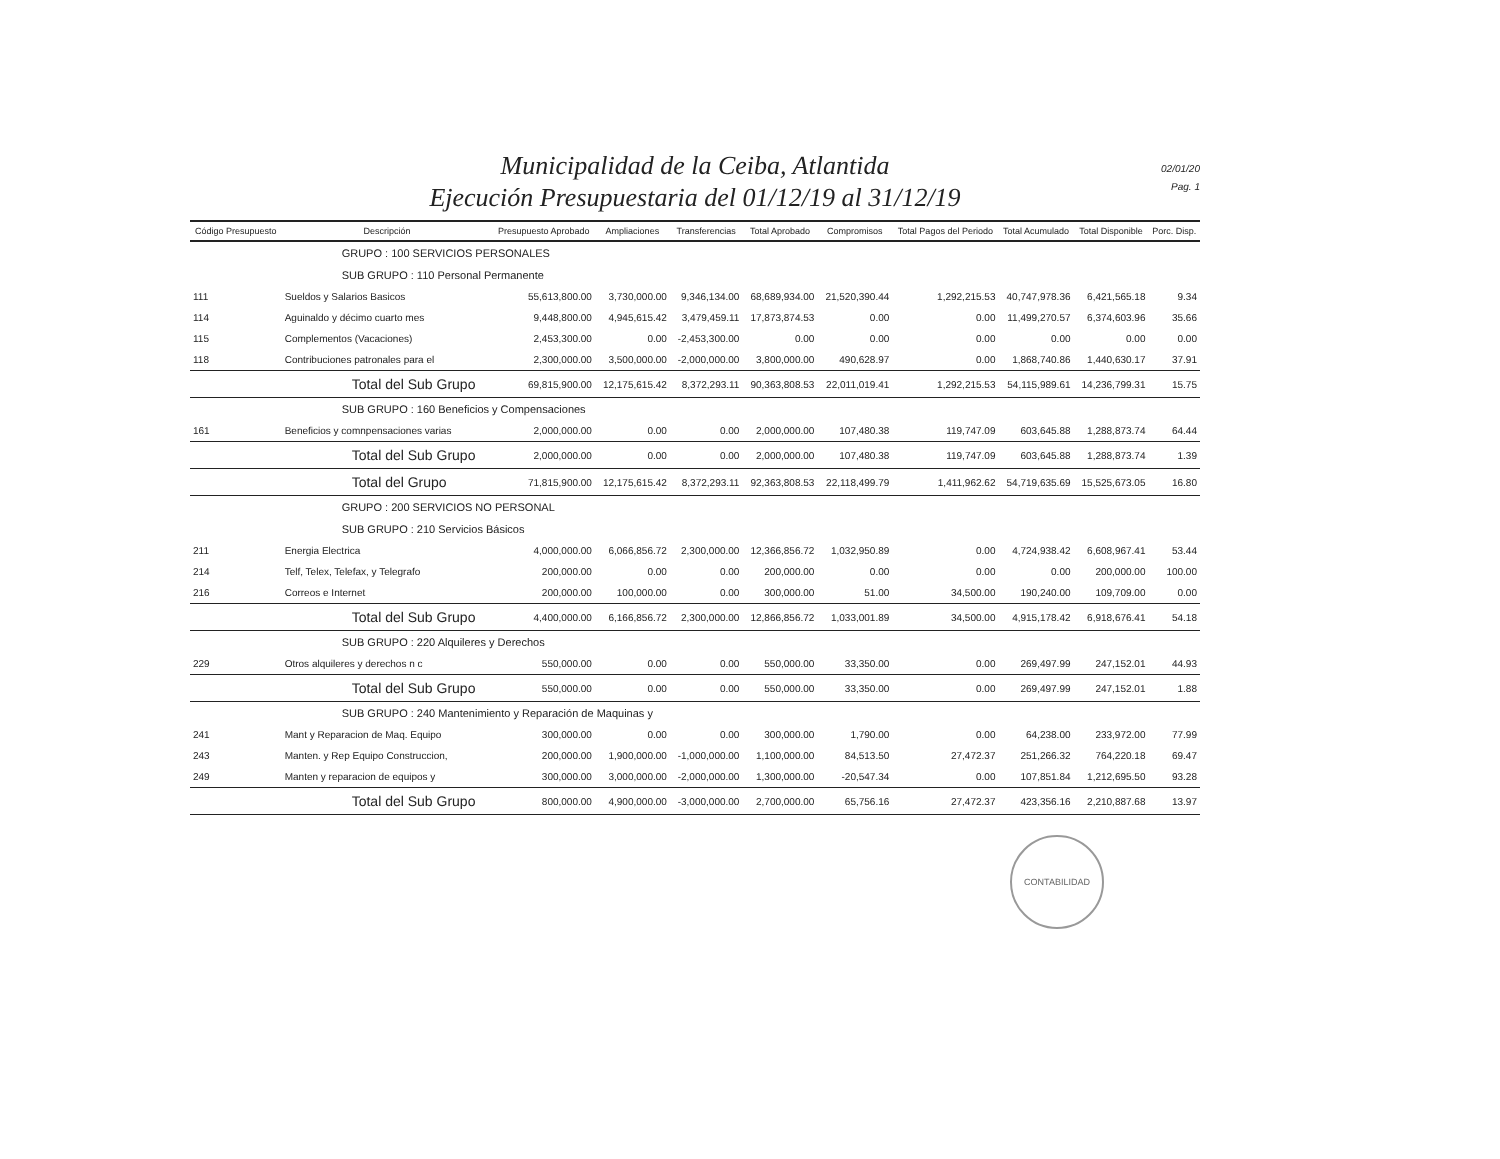Municipalidad de la Ceiba, Atlantida
Ejecución Presupuestaria del 01/12/19 al 31/12/19
02/01/20
Pag. 1
| Código Presupuesto | Descripción | Presupuesto Aprobado | Ampliaciones | Transferencias | Total Aprobado | Compromisos | Total Pagos del Periodo | Total Acumulado | Total Disponible | Porc. Disp. |
| --- | --- | --- | --- | --- | --- | --- | --- | --- | --- | --- |
| | GRUPO : 100 SERVICIOS PERSONALES | | | | | | | | | |
| | SUB GRUPO : 110 Personal Permanente | | | | | | | | | |
| 111 | Sueldos y Salarios Basicos | 55,613,800.00 | 3,730,000.00 | 9,346,134.00 | 68,689,934.00 | 21,520,390.44 | 1,292,215.53 | 40,747,978.36 | 6,421,565.18 | 9.34 |
| 114 | Aguinaldo y décimo cuarto mes | 9,448,800.00 | 4,945,615.42 | 3,479,459.11 | 17,873,874.53 | 0.00 | 0.00 | 11,499,270.57 | 6,374,603.96 | 35.66 |
| 115 | Complementos (Vacaciones) | 2,453,300.00 | 0.00 | -2,453,300.00 | 0.00 | 0.00 | 0.00 | 0.00 | 0.00 | 0.00 |
| 118 | Contribuciones patronales para el | 2,300,000.00 | 3,500,000.00 | -2,000,000.00 | 3,800,000.00 | 490,628.97 | 0.00 | 1,868,740.86 | 1,440,630.17 | 37.91 |
| | Total del Sub Grupo | 69,815,900.00 | 12,175,615.42 | 8,372,293.11 | 90,363,808.53 | 22,011,019.41 | 1,292,215.53 | 54,115,989.61 | 14,236,799.31 | 15.75 |
| | SUB GRUPO : 160 Beneficios y Compensaciones | | | | | | | | | |
| 161 | Beneficios y comnpensaciones varias | 2,000,000.00 | 0.00 | 0.00 | 2,000,000.00 | 107,480.38 | 119,747.09 | 603,645.88 | 1,288,873.74 | 64.44 |
| | Total del Sub Grupo | 2,000,000.00 | 0.00 | 0.00 | 2,000,000.00 | 107,480.38 | 119,747.09 | 603,645.88 | 1,288,873.74 | 1.39 |
| | Total del Grupo | 71,815,900.00 | 12,175,615.42 | 8,372,293.11 | 92,363,808.53 | 22,118,499.79 | 1,411,962.62 | 54,719,635.69 | 15,525,673.05 | 16.80 |
| | GRUPO : 200 SERVICIOS NO PERSONAL | | | | | | | | | |
| | SUB GRUPO : 210 Servicios Básicos | | | | | | | | | |
| 211 | Energia Electrica | 4,000,000.00 | 6,066,856.72 | 2,300,000.00 | 12,366,856.72 | 1,032,950.89 | 0.00 | 4,724,938.42 | 6,608,967.41 | 53.44 |
| 214 | Telf, Telex, Telefax, y Telegrafo | 200,000.00 | 0.00 | 0.00 | 200,000.00 | 0.00 | 0.00 | 0.00 | 200,000.00 | 100.00 |
| 216 | Correos e Internet | 200,000.00 | 100,000.00 | 0.00 | 300,000.00 | 51.00 | 34,500.00 | 190,240.00 | 109,709.00 | 0.00 |
| | Total del Sub Grupo | 4,400,000.00 | 6,166,856.72 | 2,300,000.00 | 12,866,856.72 | 1,033,001.89 | 34,500.00 | 4,915,178.42 | 6,918,676.41 | 54.18 |
| | SUB GRUPO : 220 Alquileres y Derechos | | | | | | | | | |
| 229 | Otros alquileres y derechos n c | 550,000.00 | 0.00 | 0.00 | 550,000.00 | 33,350.00 | 0.00 | 269,497.99 | 247,152.01 | 44.93 |
| | Total del Sub Grupo | 550,000.00 | 0.00 | 0.00 | 550,000.00 | 33,350.00 | 0.00 | 269,497.99 | 247,152.01 | 1.88 |
| | SUB GRUPO : 240 Mantenimiento y Reparación de Maquinas y | | | | | | | | | |
| 241 | Mant y Reparacion de Maq. Equipo | 300,000.00 | 0.00 | 0.00 | 300,000.00 | 1,790.00 | 0.00 | 64,238.00 | 233,972.00 | 77.99 |
| 243 | Manten. y Rep Equipo Construccion, | 200,000.00 | 1,900,000.00 | -1,000,000.00 | 1,100,000.00 | 84,513.50 | 27,472.37 | 251,266.32 | 764,220.18 | 69.47 |
| 249 | Manten y reparacion de equipos y | 300,000.00 | 3,000,000.00 | -2,000,000.00 | 1,300,000.00 | -20,547.34 | 0.00 | 107,851.84 | 1,212,695.50 | 93.28 |
| | Total del Sub Grupo | 800,000.00 | 4,900,000.00 | -3,000,000.00 | 2,700,000.00 | 65,756.16 | 27,472.37 | 423,356.16 | 2,210,887.68 | 13.97 |
CONTABILIDAD